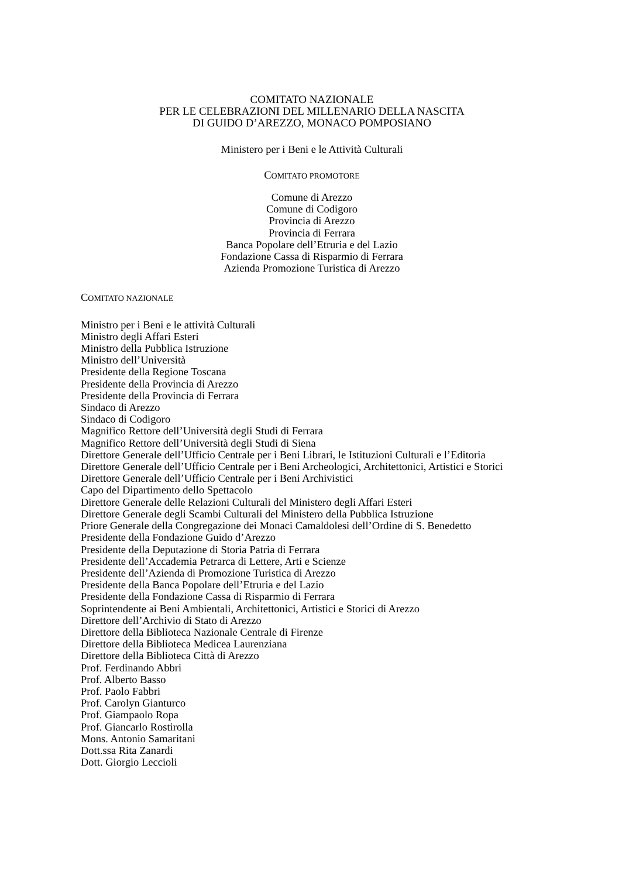COMITATO NAZIONALE
PER LE CELEBRAZIONI DEL MILLENARIO DELLA NASCITA
DI GUIDO D’AREZZO, MONACO POMPOSIANO
Ministero per i Beni e le Attività Culturali
COMITATO PROMOTORE
Comune di Arezzo
Comune di Codigoro
Provincia di Arezzo
Provincia di Ferrara
Banca Popolare dell’Etruria e del Lazio
Fondazione Cassa di Risparmio di Ferrara
Azienda Promozione Turistica di Arezzo
COMITATO NAZIONALE
Ministro per i Beni e le attività Culturali
Ministro degli Affari Esteri
Ministro della Pubblica Istruzione
Ministro dell’Università
Presidente della Regione Toscana
Presidente della Provincia di Arezzo
Presidente della Provincia di Ferrara
Sindaco di Arezzo
Sindaco di Codigoro
Magnifico Rettore dell’Università degli Studi di Ferrara
Magnifico Rettore dell’Università degli Studi di Siena
Direttore Generale dell’Ufficio Centrale per i Beni Librari, le Istituzioni Culturali e l’Editoria
Direttore Generale dell’Ufficio Centrale per i Beni Archeologici, Architettonici, Artistici e Storici
Direttore Generale dell’Ufficio Centrale per i Beni Archivistici
Capo del Dipartimento dello Spettacolo
Direttore Generale delle Relazioni Culturali del Ministero degli Affari Esteri
Direttore Generale degli Scambi Culturali del Ministero della Pubblica Istruzione
Priore Generale della Congregazione dei Monaci Camaldolesi dell’Ordine di S. Benedetto
Presidente della Fondazione Guido d’Arezzo
Presidente della Deputazione di Storia Patria di Ferrara
Presidente dell’Accademia Petrarca di Lettere, Arti e Scienze
Presidente dell’Azienda di Promozione Turistica di Arezzo
Presidente della Banca Popolare dell’Etruria e del Lazio
Presidente della Fondazione Cassa di Risparmio di Ferrara
Soprintendente ai Beni Ambientali, Architettonici, Artistici e Storici di Arezzo
Direttore dell’Archivio di Stato di Arezzo
Direttore della Biblioteca Nazionale Centrale di Firenze
Direttore della Biblioteca Medicea Laurenziana
Direttore della Biblioteca Città di Arezzo
Prof. Ferdinando Abbri
Prof. Alberto Basso
Prof. Paolo Fabbri
Prof. Carolyn Gianturco
Prof. Giampaolo Ropa
Prof. Giancarlo Rostirolla
Mons. Antonio Samaritani
Dott.ssa Rita Zanardi
Dott. Giorgio Leccioli